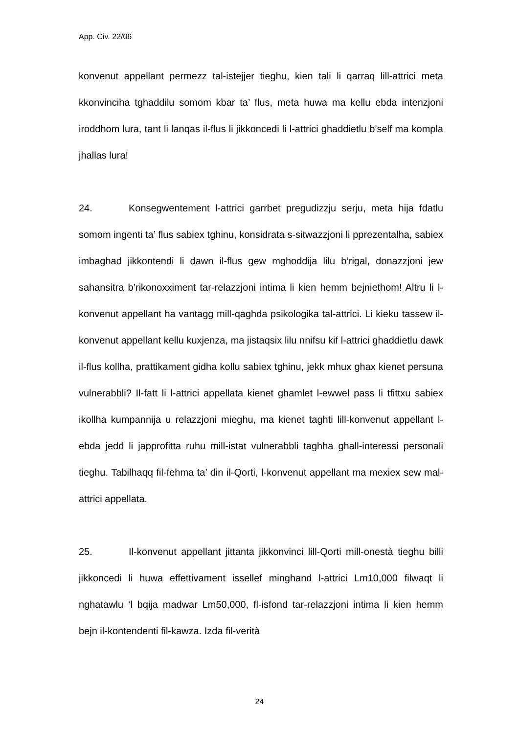App. Civ. 22/06
konvenut appellant permezz tal-istejjer tieghu, kien tali li qarraq lill-attrici meta kkonvinciha tghaddilu somom kbar ta’ flus, meta huwa ma kellu ebda intenzjoni iroddhom lura, tant li lanqas il-flus li jikkoncedi li l-attrici ghaddietlu b’self ma kompla jhallas lura!
24. Konsegwentement l-attrici garrbet pregudizzju serju, meta hija fdatlu somom ingenti ta’ flus sabiex tghinu, konsidrata s-sitwazzjoni li pprezentalha, sabiex imbaghad jikkontendi li dawn il-flus gew mghoddija lilu b’rigal, donazzjoni jew sahansitra b’rikonoxximent tar-relazzjoni intima li kien hemm bejniethom! Altru li l-konvenut appellant ha vantagg mill-qaghda psikologika tal-attrici. Li kieku tassew il-konvenut appellant kellu kuxjenza, ma jistaqsix lilu nnifsu kif l-attrici ghaddietlu dawk il-flus kollha, prattikament gidha kollu sabiex tghinu, jekk mhux ghax kienet persuna vulnerabbli? Il-fatt li l-attrici appellata kienet ghamlet l-ewwel pass li tfittxu sabiex ikollha kumpannija u relazzjoni mieghu, ma kienet taghti lill-konvenut appellant l-ebda jedd li japprofitta ruhu mill-istat vulnerabbli taghha ghall-interessi personali tieghu. Tabilhaqq fil-fehma ta’ din il-Qorti, l-konvenut appellant ma mexiex sew mal-attrici appellata.
25. Il-konvenut appellant jittanta jikkonvinci lill-Qorti mill-onestà tieghu billi jikkoncedi li huwa effettivament issellef minghand l-attrici Lm10,000 filwaqt li nghatawlu ‘l bqija madwar Lm50,000, fl-isfond tar-relazzjoni intima li kien hemm bejn il-kontendenti fil-kawza. Izda fil-verità
24